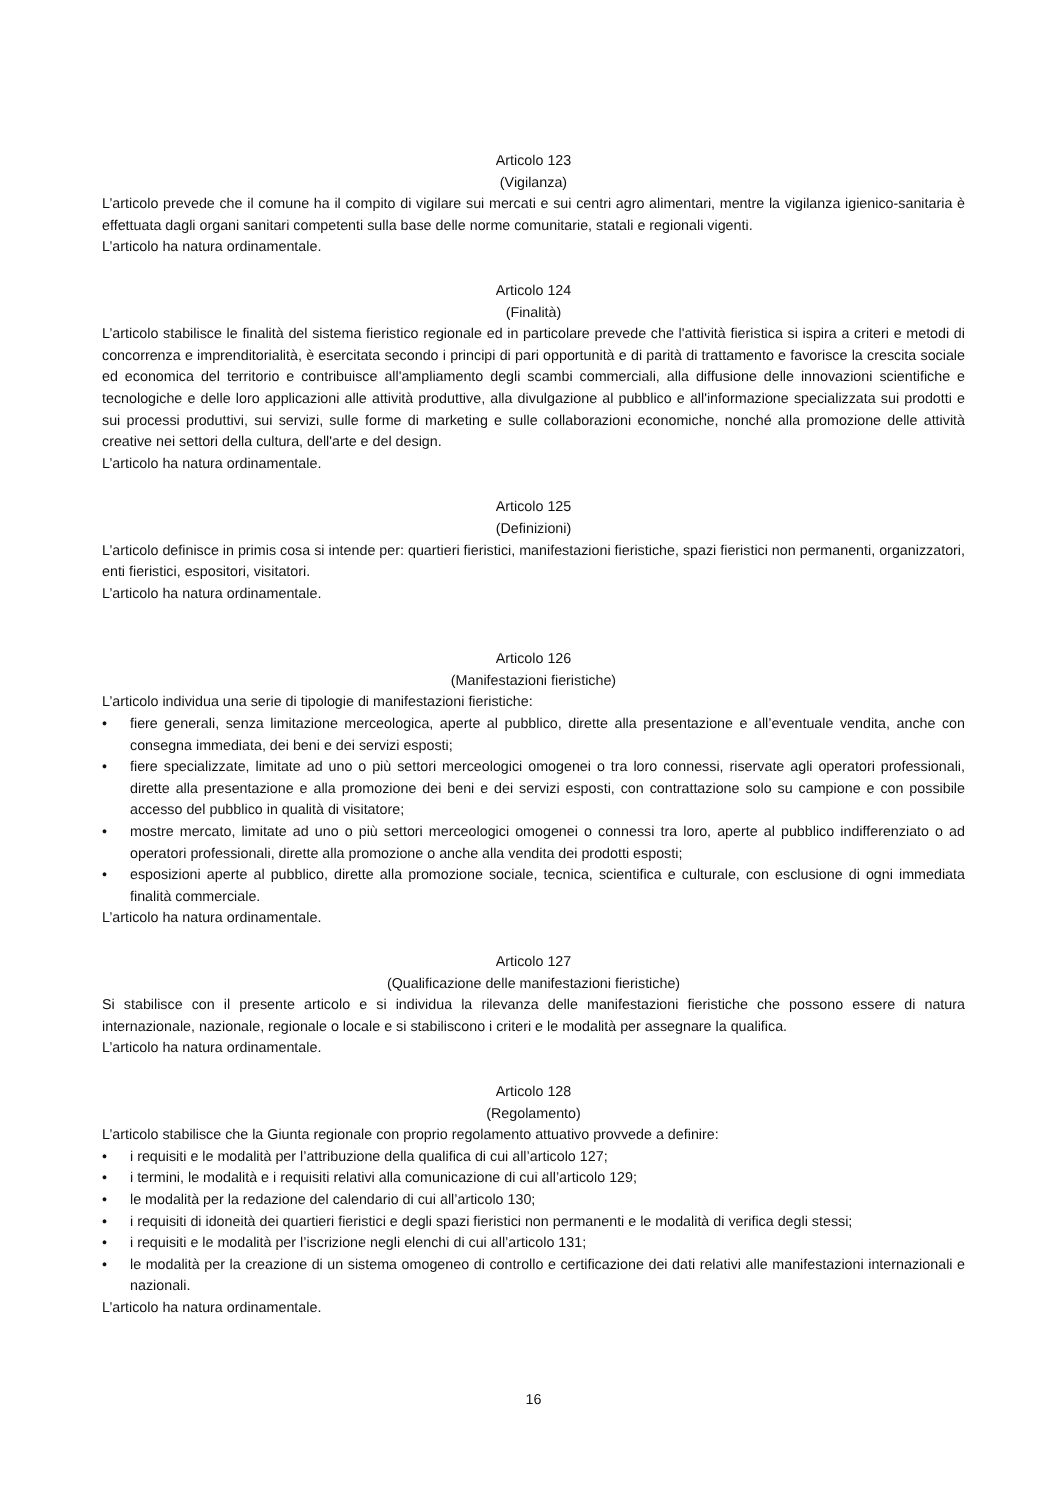Articolo 123
(Vigilanza)
L’articolo prevede che il comune ha il compito di vigilare sui mercati e sui centri agro alimentari, mentre la vigilanza igienico-sanitaria è effettuata dagli organi sanitari competenti sulla base delle norme comunitarie, statali e regionali vigenti.
L’articolo ha natura ordinamentale.
Articolo 124
(Finalità)
L’articolo stabilisce le finalità del sistema fieristico regionale ed in particolare prevede che l'attività fieristica si ispira a criteri e metodi di concorrenza e imprenditorialità, è esercitata secondo i principi di pari opportunità e di parità di trattamento e favorisce la crescita sociale ed economica del territorio e contribuisce all'ampliamento degli scambi commerciali, alla diffusione delle innovazioni scientifiche e tecnologiche e delle loro applicazioni alle attività produttive, alla divulgazione al pubblico e all'informazione specializzata sui prodotti e sui processi produttivi, sui servizi, sulle forme di marketing e sulle collaborazioni economiche, nonché alla promozione delle attività creative nei settori della cultura, dell'arte e del design.
L’articolo ha natura ordinamentale.
Articolo 125
(Definizioni)
L’articolo definisce in primis cosa si intende per: quartieri fieristici, manifestazioni fieristiche, spazi fieristici non permanenti, organizzatori, enti fieristici, espositori, visitatori.
L’articolo ha natura ordinamentale.
Articolo 126
(Manifestazioni fieristiche)
L’articolo individua una serie di tipologie di manifestazioni fieristiche:
• fiere generali, senza limitazione merceologica, aperte al pubblico, dirette alla presentazione e all’eventuale vendita, anche con consegna immediata, dei beni e dei servizi esposti;
• fiere specializzate, limitate ad uno o più settori merceologici omogenei o tra loro connessi, riservate agli operatori professionali, dirette alla presentazione e alla promozione dei beni e dei servizi esposti, con contrattazione solo su campione e con possibile accesso del pubblico in qualità di visitatore;
• mostre mercato, limitate ad uno o più settori merceologici omogenei o connessi tra loro, aperte al pubblico indifferenziato o ad operatori professionali, dirette alla promozione o anche alla vendita dei prodotti esposti;
• esposizioni aperte al pubblico, dirette alla promozione sociale, tecnica, scientifica e culturale, con esclusione di ogni immediata finalità commerciale.
L’articolo ha natura ordinamentale.
Articolo 127
(Qualificazione delle manifestazioni fieristiche)
Si stabilisce con il presente articolo e si individua la rilevanza delle manifestazioni fieristiche che possono essere di natura internazionale, nazionale, regionale o locale e si stabiliscono i criteri e le modalità per assegnare la qualifica.
L’articolo ha natura ordinamentale.
Articolo 128
(Regolamento)
L’articolo stabilisce che la Giunta regionale con proprio regolamento attuativo provvede a definire:
• i requisiti e le modalità per l’attribuzione della qualifica di cui all’articolo 127;
• i termini, le modalità e i requisiti relativi alla comunicazione di cui all’articolo 129;
• le modalità per la redazione del calendario di cui all’articolo 130;
• i requisiti di idoneità dei quartieri fieristici e degli spazi fieristici non permanenti e le modalità di verifica degli stessi;
• i requisiti e le modalità per l’iscrizione negli elenchi di cui all’articolo 131;
• le modalità per la creazione di un sistema omogeneo di controllo e certificazione dei dati relativi alle manifestazioni internazionali e nazionali.
L’articolo ha natura ordinamentale.
16